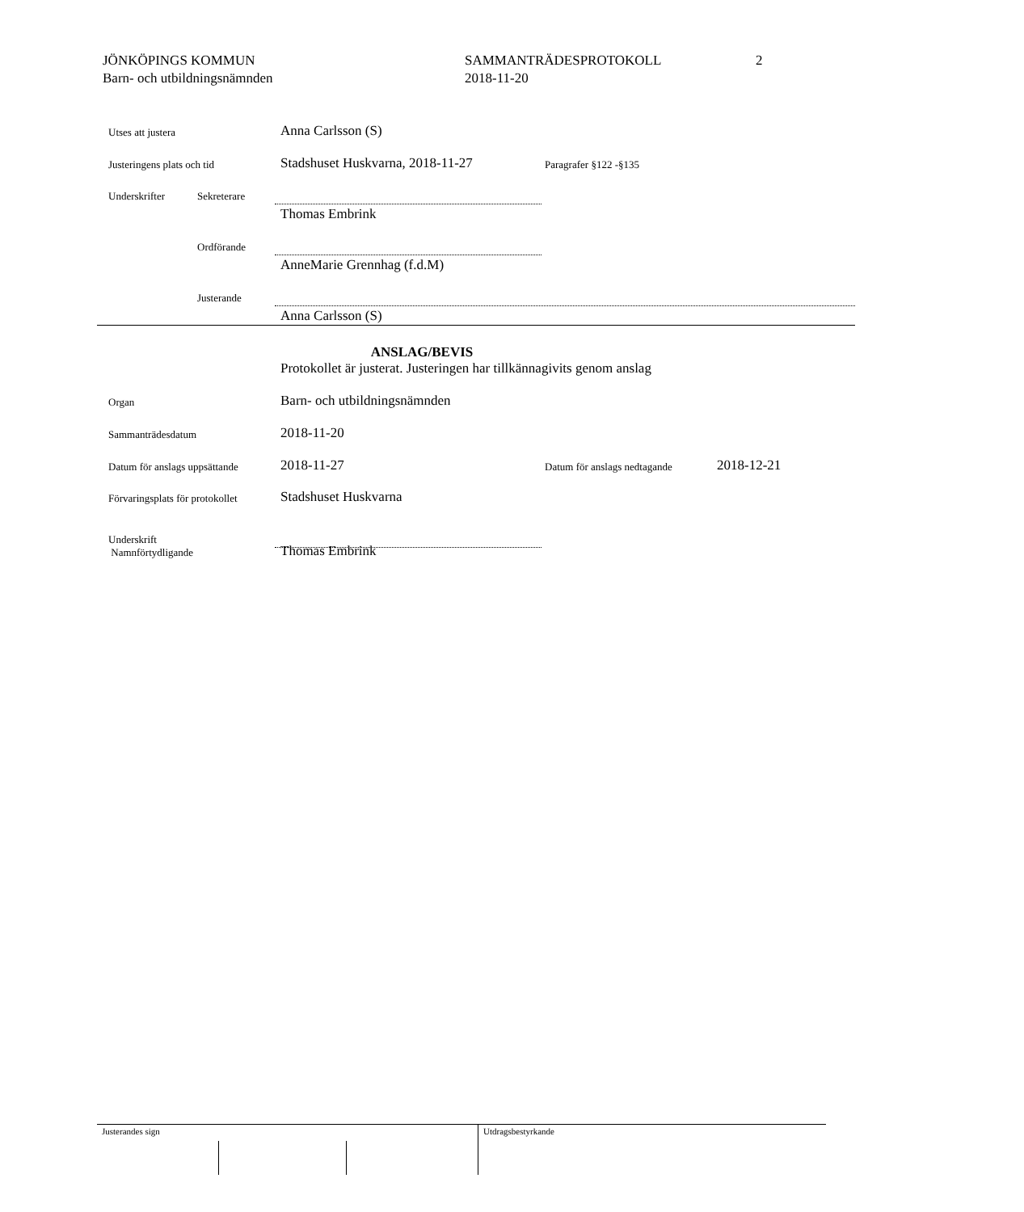JÖNKÖPINGS KOMMUN
Barn- och utbildningsnämnden
SAMMANTRÄDESPROTOKOLL
2018-11-20
2
Utses att justera Anna Carlsson (S)
Justeringens plats och tid Stadshuset Huskvarna, 2018-11-27 Paragrafer §122 -§135
Underskrifter Sekreterare
Thomas Embrink
Ordförande
AnneMarie Grennhag (f.d.M)
Justerande
Anna Carlsson (S)
ANSLAG/BEVIS
Protokollet är justerat. Justeringen har tillkännagivits genom anslag
Organ Barn- och utbildningsnämnden
Sammanträdesdatum 2018-11-20
Datum för anslags uppsättande 2018-11-27 Datum för anslags nedtagande 2018-12-21
Förvaringsplats för protokollet Stadshuset Huskvarna
Underskrift
Namnförtydligande Thomas Embrink
Justerandes sign Utdragsbestyrkande